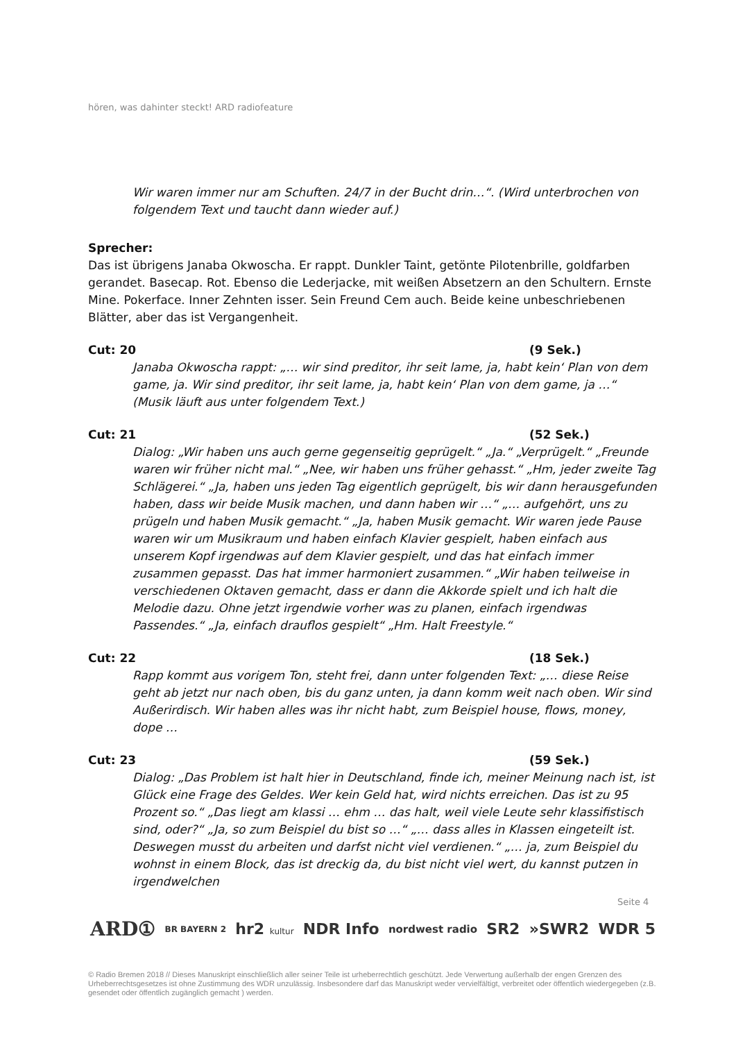hören, was dahinter steckt! ARD radiofeature
Wir waren immer nur am Schuften. 24/7 in der Bucht drin…“. (Wird unterbrochen von folgendem Text und taucht dann wieder auf.)
Sprecher:
Das ist übrigens Janaba Okwoscha. Er rappt. Dunkler Taint, getönte Pilotenbrille, goldfarben gerandet. Basecap. Rot. Ebenso die Lederjacke, mit weißen Absetzern an den Schultern. Ernste Mine. Pokerface. Inner Zehnten isser. Sein Freund Cem auch. Beide keine unbeschriebenen Blätter, aber das ist Vergangenheit.
Cut: 20 (9 Sek.)
Janaba Okwoscha rappt: „… wir sind preditor, ihr seit lame, ja, habt kein‘ Plan von dem game, ja. Wir sind preditor, ihr seit lame, ja, habt kein‘ Plan von dem game, ja …“ (Musik läuft aus unter folgendem Text.)
Cut: 21 (52 Sek.)
Dialog: „Wir haben uns auch gerne gegenseitig geprügelt.“ „Ja.“ „Verprügelt.“ „Freunde waren wir früher nicht mal.“ „Nee, wir haben uns früher gehasst.“ „Hm, jeder zweite Tag Schlägerei.“ „Ja, haben uns jeden Tag eigentlich geprügelt, bis wir dann herausgefunden haben, dass wir beide Musik machen, und dann haben wir …“ „… aufgehört, uns zu prügeln und haben Musik gemacht.“ „Ja, haben Musik gemacht. Wir waren jede Pause waren wir um Musikraum und haben einfach Klavier gespielt, haben einfach aus unserem Kopf irgendwas auf dem Klavier gespielt, und das hat einfach immer zusammen gepasst. Das hat immer harmoniert zusammen.“ „Wir haben teilweise in verschiedenen Oktaven gemacht, dass er dann die Akkorde spielt und ich halt die Melodie dazu. Ohne jetzt irgendwie vorher was zu planen, einfach irgendwas Passendes.“ „Ja, einfach drauflos gespielt“ „Hm. Halt Freestyle.“
Cut: 22 (18 Sek.)
Rapp kommt aus vorigem Ton, steht frei, dann unter folgenden Text: „… diese Reise geht ab jetzt nur nach oben, bis du ganz unten, ja dann komm weit nach oben. Wir sind Außerirdisch. Wir haben alles was ihr nicht habt, zum Beispiel house, flows, money, dope …
Cut: 23 (59 Sek.)
Dialog: „Das Problem ist halt hier in Deutschland, finde ich, meiner Meinung nach ist, ist Glück eine Frage des Geldes. Wer kein Geld hat, wird nichts erreichen. Das ist zu 95 Prozent so.“ „Das liegt am klassi … ehm … das halt, weil viele Leute sehr klassifistisch sind, oder?“ „Ja, so zum Beispiel du bist so …“ „… dass alles in Klassen eingeteilt ist. Deswegen musst du arbeiten und darfst nicht viel verdienen.“ „… ja, zum Beispiel du wohnst in einem Block, das ist dreckig da, du bist nicht viel wert, du kannst putzen in irgendwelchen
Seite 4
ARD① BR BAYERN 2 hr2 kultur NDR Info nordwest radio SR2 »SWR2 WDR 5
© Radio Bremen 2018 // Dieses Manuskript einschließlich aller seiner Teile ist urheberrechtlich geschützt. Jede Verwertung außerhalb der engen Grenzen des Urheberrechtsgesetzes ist ohne Zustimmung des WDR unzulässig. Insbesondere darf das Manuskript weder vervielfältigt, verbreitet oder öffentlich wiedergegeben (z.B. gesendet oder öffentlich zugänglich gemacht ) werden.